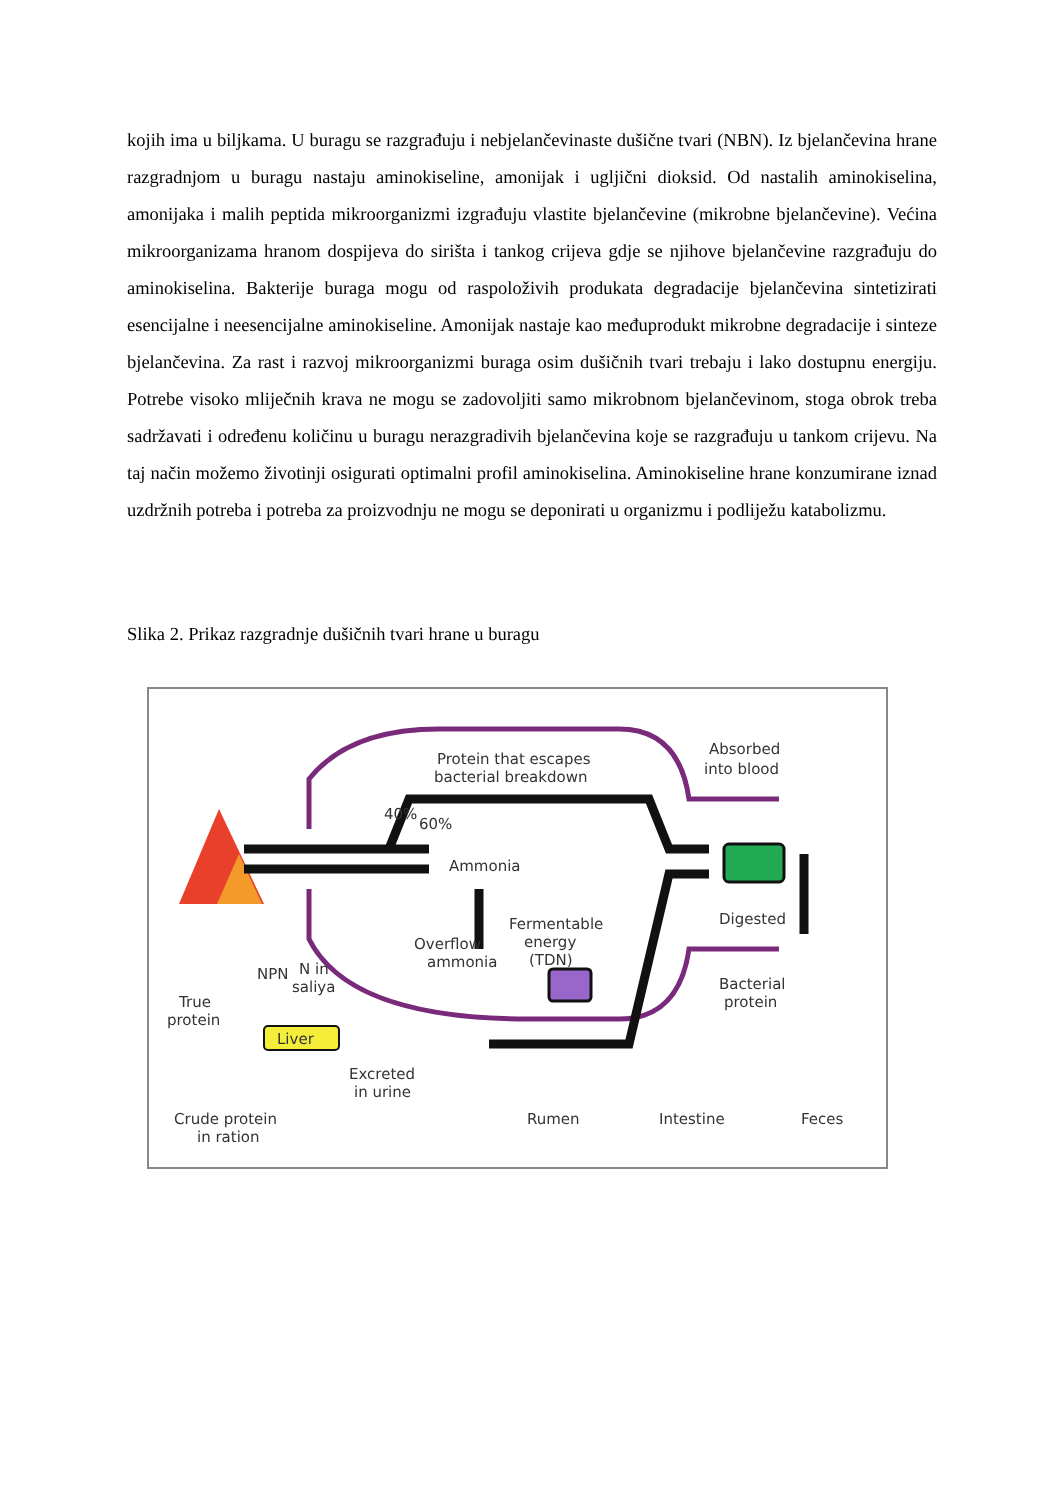kojih ima u biljkama. U buragu se razgrađuju i nebjelančevinaste dušične tvari (NBN). Iz bjelančevina hrane razgradnjom u buragu nastaju aminokiseline, amonijak i ugljični dioksid. Od nastalih aminokiselina, amonijaka i malih peptida mikroorganizmi izgrađuju vlastite bjelančevine (mikrobne bjelančevine). Većina mikroorganizama hranom dospijeva do sirišta i tankog crijeva gdje se njihove bjelančevine razgrađuju do aminokiselina. Bakterije buraga mogu od raspoloživih produkata degradacije bjelančevina sintetizirati esencijalne i neesencijalne aminokiseline. Amonijak nastaje kao međuprodukt mikrobne degradacije i sinteze bjelančevina. Za rast i razvoj mikroorganizmi buraga osim dušičnih tvari trebaju i lako dostupnu energiju. Potrebe visoko mliječnih krava ne mogu se zadovoljiti samo mikrobnom bjelančevinom, stoga obrok treba sadržavati i određenu količinu u buragu nerazgradivih bjelančevina koje se razgrađuju u tankom crijevu. Na taj način možemo životinji osigurati optimalni profil aminokiselina. Aminokiseline hrane konzumirane iznad uzdržnih potreba i potreba za proizvodnju ne mogu se deponirati u organizmu i podliježu katabolizmu.
Slika 2. Prikaz razgradnje dušičnih tvari hrane u buragu
Protein that escapes
bacterial breakdown
Absorbed
into blood
60%
40%
Ammonia
Fermentable
energy
(TDN)
Overflow
ammonia
Digested
Bacterial
protein
NPN
N in
saliya
True
protein
Liver
Excreted
in urine
Crude protein
in ration
Rumen
Intestine
Feces